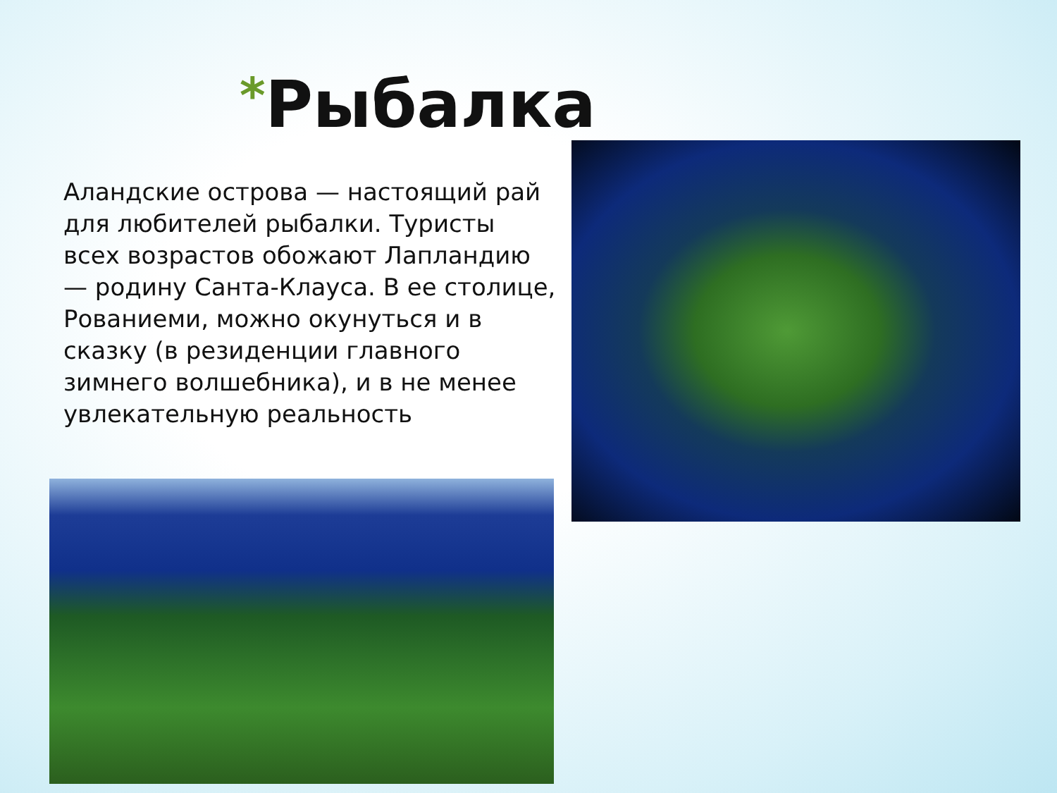*Рыбалка
Аландские острова — настоящий рай для любителей рыбалки. Туристы всех возрастов обожают Лапландию — родину Санта-Клауса. В ее столице, Рованиеми, можно окунуться и в сказку (в резиденции главного зимнего волшебника), и в не менее увлекательную реальность